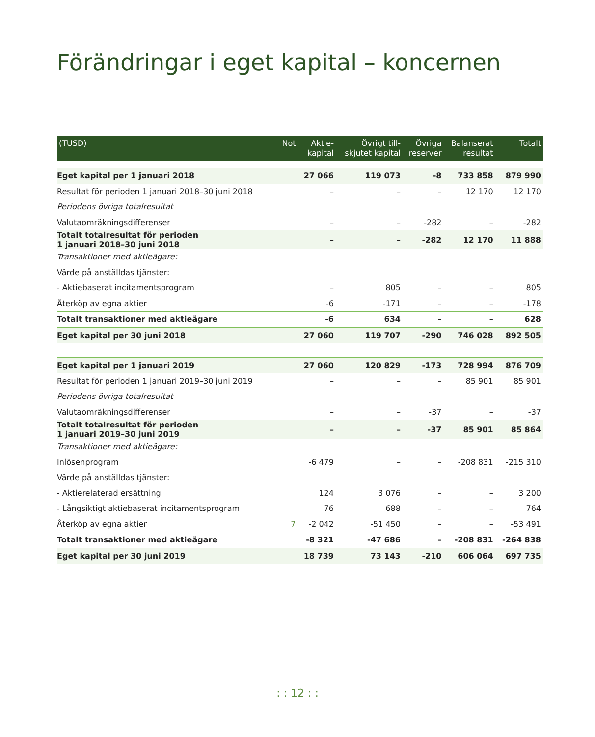Förändringar i eget kapital – koncernen
| (TUSD) | Not | Aktie- kapital | Övrigt till- skjutet kapital | Övriga reserver | Balanserat resultat | Totalt |
| --- | --- | --- | --- | --- | --- | --- |
| Eget kapital per 1 januari 2018 | | 27 066 | 119 073 | -8 | 733 858 | 879 990 |
| Resultat för perioden 1 januari 2018–30 juni 2018 | | – | – | – | 12 170 | 12 170 |
| Periodens övriga totalresultat | | | | | | |
| Valutaomräkningsdifferenser | | – | – | -282 | – | -282 |
| Totalt totalresultat för perioden 1 januari 2018–30 juni 2018 | | – | – | -282 | 12 170 | 11 888 |
| Transaktioner med aktieägare: | | | | | | |
| Värde på anställdas tjänster: | | | | | | |
| - Aktiebaserat incitamentsprogram | | – | 805 | – | – | 805 |
| Återköp av egna aktier | | -6 | -171 | – | – | -178 |
| Totalt transaktioner med aktieägare | | -6 | 634 | – | – | 628 |
| Eget kapital per 30 juni 2018 | | 27 060 | 119 707 | -290 | 746 028 | 892 505 |
| Eget kapital per 1 januari 2019 | | 27 060 | 120 829 | -173 | 728 994 | 876 709 |
| Resultat för perioden 1 januari 2019–30 juni 2019 | | – | – | – | 85 901 | 85 901 |
| Periodens övriga totalresultat | | | | | | |
| Valutaomräkningsdifferenser | | – | – | -37 | – | -37 |
| Totalt totalresultat för perioden 1 januari 2019–30 juni 2019 | | – | – | -37 | 85 901 | 85 864 |
| Transaktioner med aktieägare: | | | | | | |
| Inlösenprogram | | -6 479 | – | – | -208 831 | -215 310 |
| Värde på anställdas tjänster: | | | | | | |
| - Aktierelaterad ersättning | | 124 | 3 076 | – | – | 3 200 |
| - Långsiktigt aktiebaserat incitamentsprogram | | 76 | 688 | – | – | 764 |
| Återköp av egna aktier | 7 | -2 042 | -51 450 | – | – | -53 491 |
| Totalt transaktioner med aktieägare | | -8 321 | -47 686 | – | -208 831 | -264 838 |
| Eget kapital per 30 juni 2019 | | 18 739 | 73 143 | -210 | 606 064 | 697 735 |
: : 12 : :